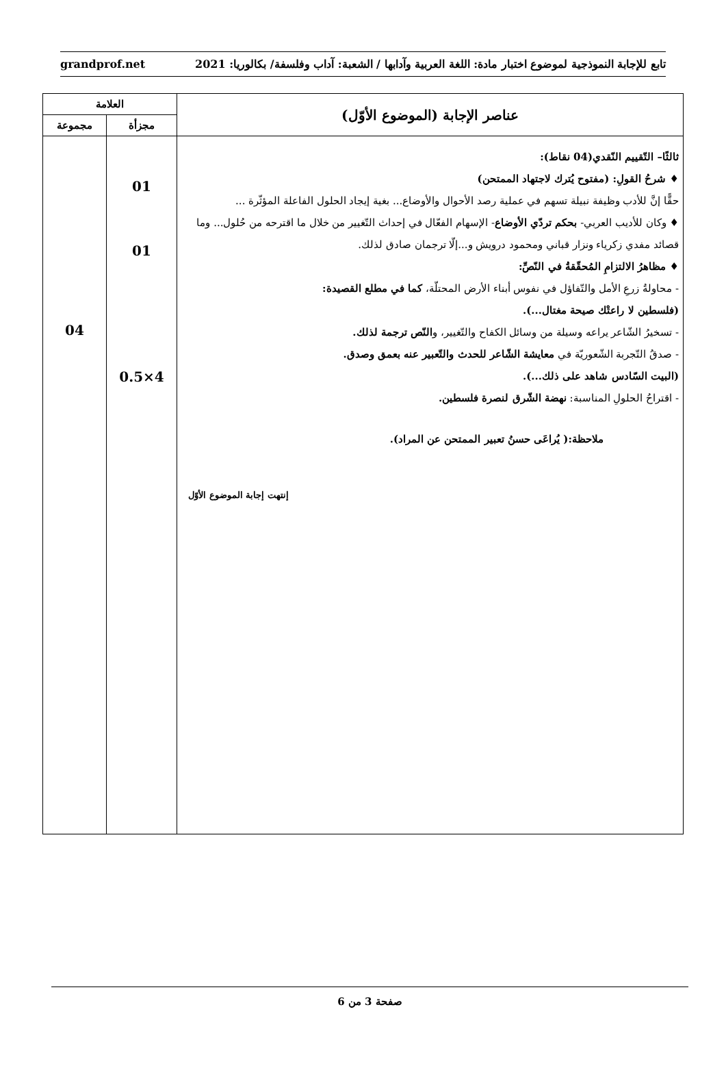تابع للإجابة النموذجية لموضوع اختبار مادة: اللغة العربية وآدابها / الشعبة: آداب وفلسفة/ بكالوريا: 2021 grandprof.net
| عناصر الإجابة (الموضوع الأوّل) | العلامة | |
| --- | --- | --- |
| | مجزأة | مجموعة |
| ثالثًا– التّقييم النّقدي(04 نقاط): ♦ شرحُ القولِ: (مفتوح يُترك لاجتهاد الممتحن) حقًّا إنَّ للأدب وظيفة نبيلة تسهم في عملية رصد الأحوال والأوضاع... بغية إيجاد الحلول الفاعلة المؤثّرة ... ♦ وكان للأديب العربي- بحكم تردّي الأوضاع - الإسهام الفعّال في إحداث التّغيير من خلال ما اقترحه من حُلول... وما قصائد مفدي زكرياء ونزار قباني ومحمود درويش و...إلّا ترجمان صادق لذلك. ♦ مظاهرُ الالتزامِ المُحقّقةُ في النّصِّ: - محاولةُ زرعِ الأمل والتّفاؤل في نفوس أبناء الأرض المحتلّة، كما في مطلع القصيدة: (فلسطين لا راعتْك صيحة مغتال...). - تسخيرُ الشّاعر يراعه وسيلة من وسائل الكفاح والتّغيير، و النّص ترجمة لذلك. - صدقُ التّجربة الشّعوريّة في معايشة الشّاعر للحدث والتّعبير عنه بعمق وصدق. (البيت السّادس شاهد على ذلك...). - اقتراحُ الحلولِ المناسبة: نهضة الشّرق لنصرة فلسطين. ملاحظة:( يُراعَى حسنُ تعبير الممتحن عن المراد). إنتهت إجابة الموضوع الأوّل | 01 01 4×0.5 | 04 |
صفحة 3 من 6